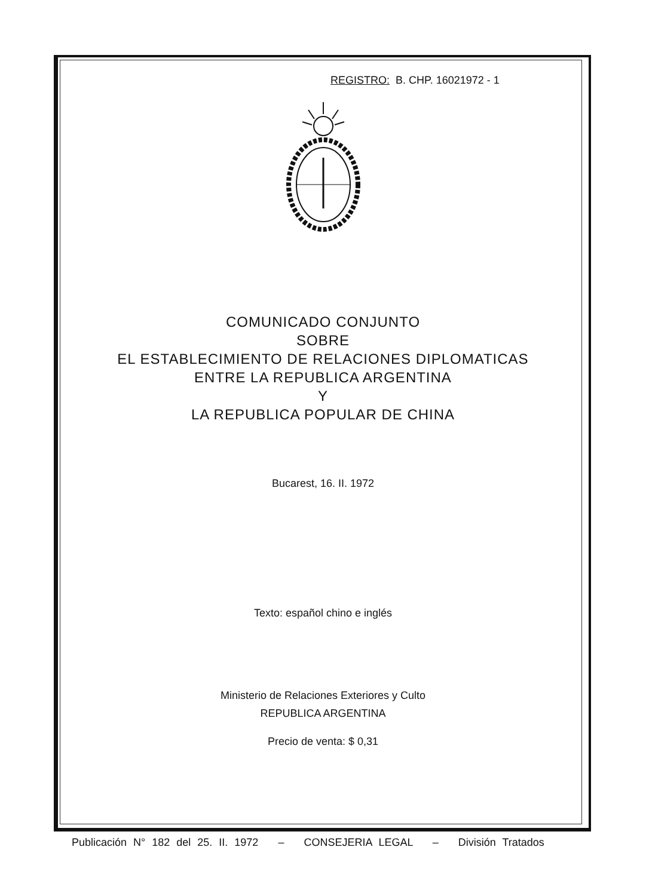REGISTRO: B. CHP. 16021972 - 1
COMUNICADO CONJUNTO
SOBRE
EL ESTABLECIMIENTO DE RELACIONES DIPLOMATICAS
ENTRE LA REPUBLICA ARGENTINA
Y
LA REPUBLICA POPULAR DE CHINA
Bucarest, 16. II. 1972
Texto: español chino e inglés
Ministerio de Relaciones Exteriores y Culto
REPUBLICA ARGENTINA
Precio de venta: $ 0,31
Publicación N° 182 del 25. II. 1972 – CONSEJERIA LEGAL – División Tratados